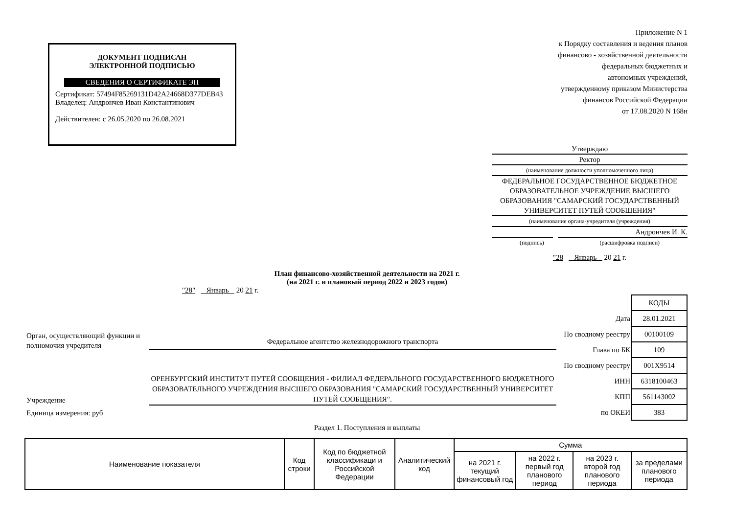ДОКУМЕНТ ПОДПИСАН
ЭЛЕКТРОННОЙ ПОДПИСЬЮ
СВЕДЕНИЯ О СЕРТИФИКАТЕ ЭП
Сертификат: 57494F85269131D42A24668D377DEB43
Владелец: Андрончев Иван Константинович
Действителен: с 26.05.2020 по 26.08.2021
Приложение N 1
к Порядку составления и ведения планов
финансово - хозяйственной деятельности
федеральных бюджетных и
автономных учреждений,
утвержденному приказом Министерства
финансов Российской Федерации
от 17.08.2020 N 168н
Утверждаю
Ректор
(наименование должности уполномоченного лица)
ФЕДЕРАЛЬНОЕ ГОСУДАРСТВЕННОЕ БЮДЖЕТНОЕ ОБРАЗОВАТЕЛЬНОЕ УЧРЕЖДЕНИЕ ВЫСШЕГО ОБРАЗОВАНИЯ "САМАРСКИЙ ГОСУДАРСТВЕННЫЙ УНИВЕРСИТЕТ ПУТЕЙ СООБЩЕНИЯ"
(наименование органа-учредителя (учреждения)
Андрончев И. К.
(подпись) (расшифровка подписи)
"28 Январь 20 21 г.
План финансово-хозяйственной деятельности на 2021 г.
(на 2021 г. и плановый период 2022 и 2023 годов)
"28" Январь 20 21 г.
Орган, осуществляющий функции и полномочия учредителя
Федеральное агентство железнодорожного транспорта
Учреждение
ОРЕНБУРГСКИЙ ИНСТИТУТ ПУТЕЙ СООБЩЕНИЯ - ФИЛИАЛ ФЕДЕРАЛЬНОГО ГОСУДАРСТВЕННОГО БЮДЖЕТНОГО ОБРАЗОВАТЕЛЬНОГО УЧРЕЖДЕНИЯ ВЫСШЕГО ОБРАЗОВАНИЯ "САМАРСКИЙ ГОСУДАРСТВЕННЫЙ УНИВЕРСИТЕТ ПУТЕЙ СООБЩЕНИЯ".
Единица измерения: руб
| | КОДЫ |
| Дата | 28.01.2021 |
| По сводному реестру | 00100109 |
| Глава по БК | 109 |
| По сводному реестру | 001Х9514 |
| ИНН | 6318100463 |
| КПП | 561143002 |
| по ОКЕИ | 383 |
Раздел 1. Поступления и выплаты
| Наименование показателя | Код строки | Код по бюджетной классификаци и Российской Федерации | Аналитический код | Сумма | | | |
| --- | --- | --- | --- | --- | --- | --- | --- |
| | | | | на 2021 г. текущий финансовый год | на 2022 г. первый год планового период | на 2023 г. второй год планового периода | за пределами планового периода |